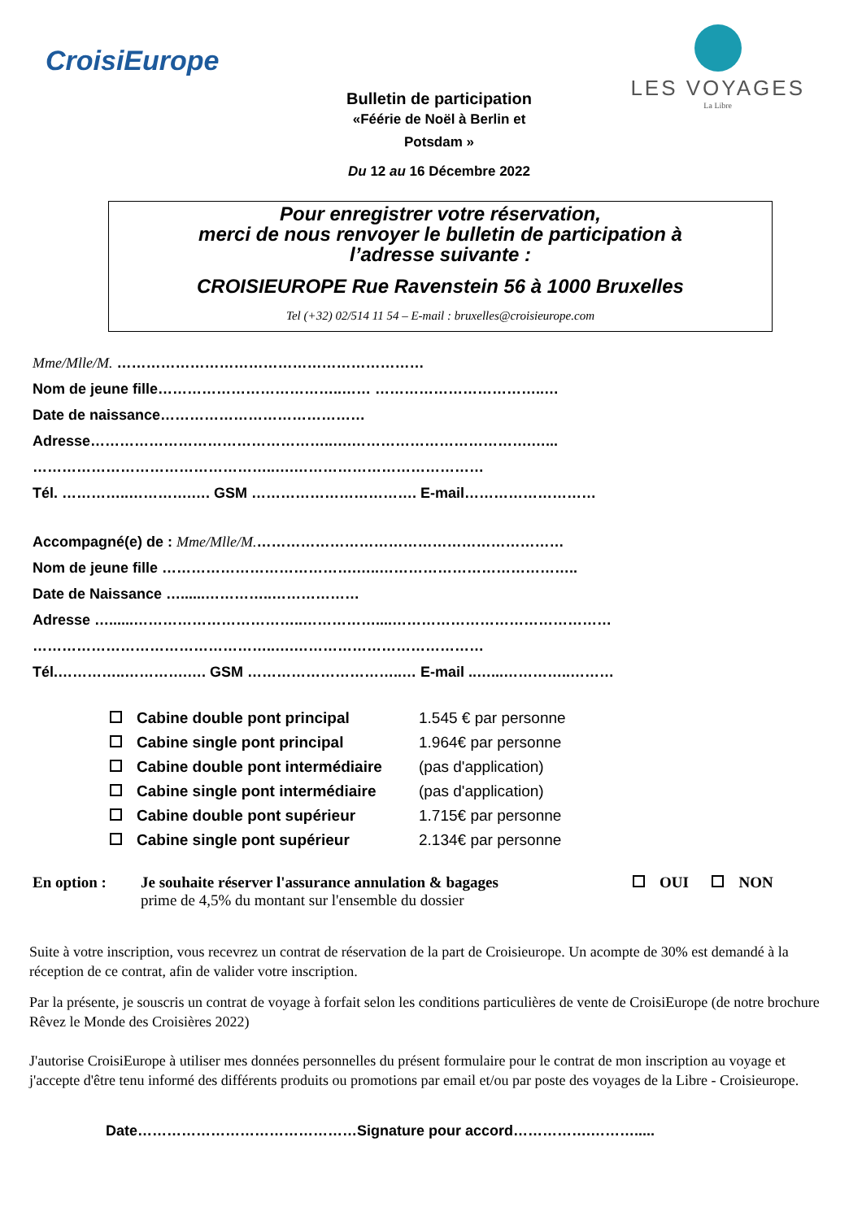CroisiEurope
LES VOYAGES
La Libre
Bulletin de participation
«Féérie de Noël à Berlin et
Potsdam »
Du 12 au 16 Décembre 2022
Pour enregistrer votre réservation,
merci de nous renvoyer le bulletin de participation à
l’adresse suivante :
CROISIEUROPE Rue Ravenstein 56 à 1000 Bruxelles
Tel (+32) 02/514 11 54 – E-mail : bruxelles@croisieurope.com
Mme/Mlle/M. ………………………………………………………
Nom de jeune fille………………………………..…… ……………………………..…
Date de naissance……………………………………
Adresse…………………………………………..….……………………………….…...
…………………………………………..….…………………………………
Tél. …………..………….…. GSM ……………………………. E-mail………………………
Accompagné(e) de : Mme/Mlle/M.………………………………………………………
Nom de jeune fille ………………………………….…..…………………………………..
Date de Naissance …......…………..………………
Adresse …......……………………………..……………....………………………………………
…………………………………………..….…………………………………
Tél.…………..………….…. GSM …………………………..… E-mail ..…...…………..………
Cabine double pont principal
1.545 € par personne
Cabine single pont principal
1.964€ par personne
Cabine double pont intermédiaire
(pas d'application)
Cabine single pont intermédiaire
(pas d'application)
Cabine double pont supérieur
1.715€ par personne
Cabine single pont supérieur
2.134€ par personne
En option : Je souhaite réserver l'assurance annulation & bagages
prime de 4,5% du montant sur l'ensemble du dossier
OUI NON
Suite à votre inscription, vous recevrez un contrat de réservation de la part de Croisieurope. Un acompte de 30% est demandé à la réception de ce contrat, afin de valider votre inscription.
Par la présente, je souscris un contrat de voyage à forfait selon les conditions particulières de vente de CroisiEurope (de notre brochure Rêvez le Monde des Croisières 2022)
J'autorise CroisiEurope à utiliser mes données personnelles du présent formulaire pour le contrat de mon inscription au voyage et j'accepte d'être tenu informé des différents produits ou promotions par email et/ou par poste des voyages de la Libre - Croisieurope.
Date………………………………………Signature pour accord…………….……….....